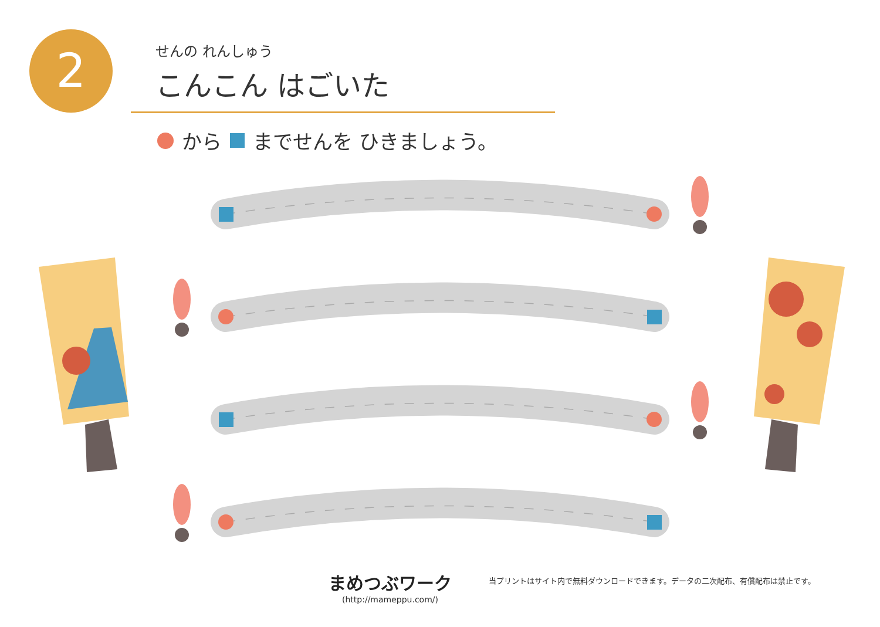2
せんの れんしゅう
こんこん はごいた
から までせんを ひきましょう。
まめつぶワーク
(http://mameppu.com/)
当プリントはサイト内で無料ダウンロードできます。データの二次配布、有償配布は禁止です。